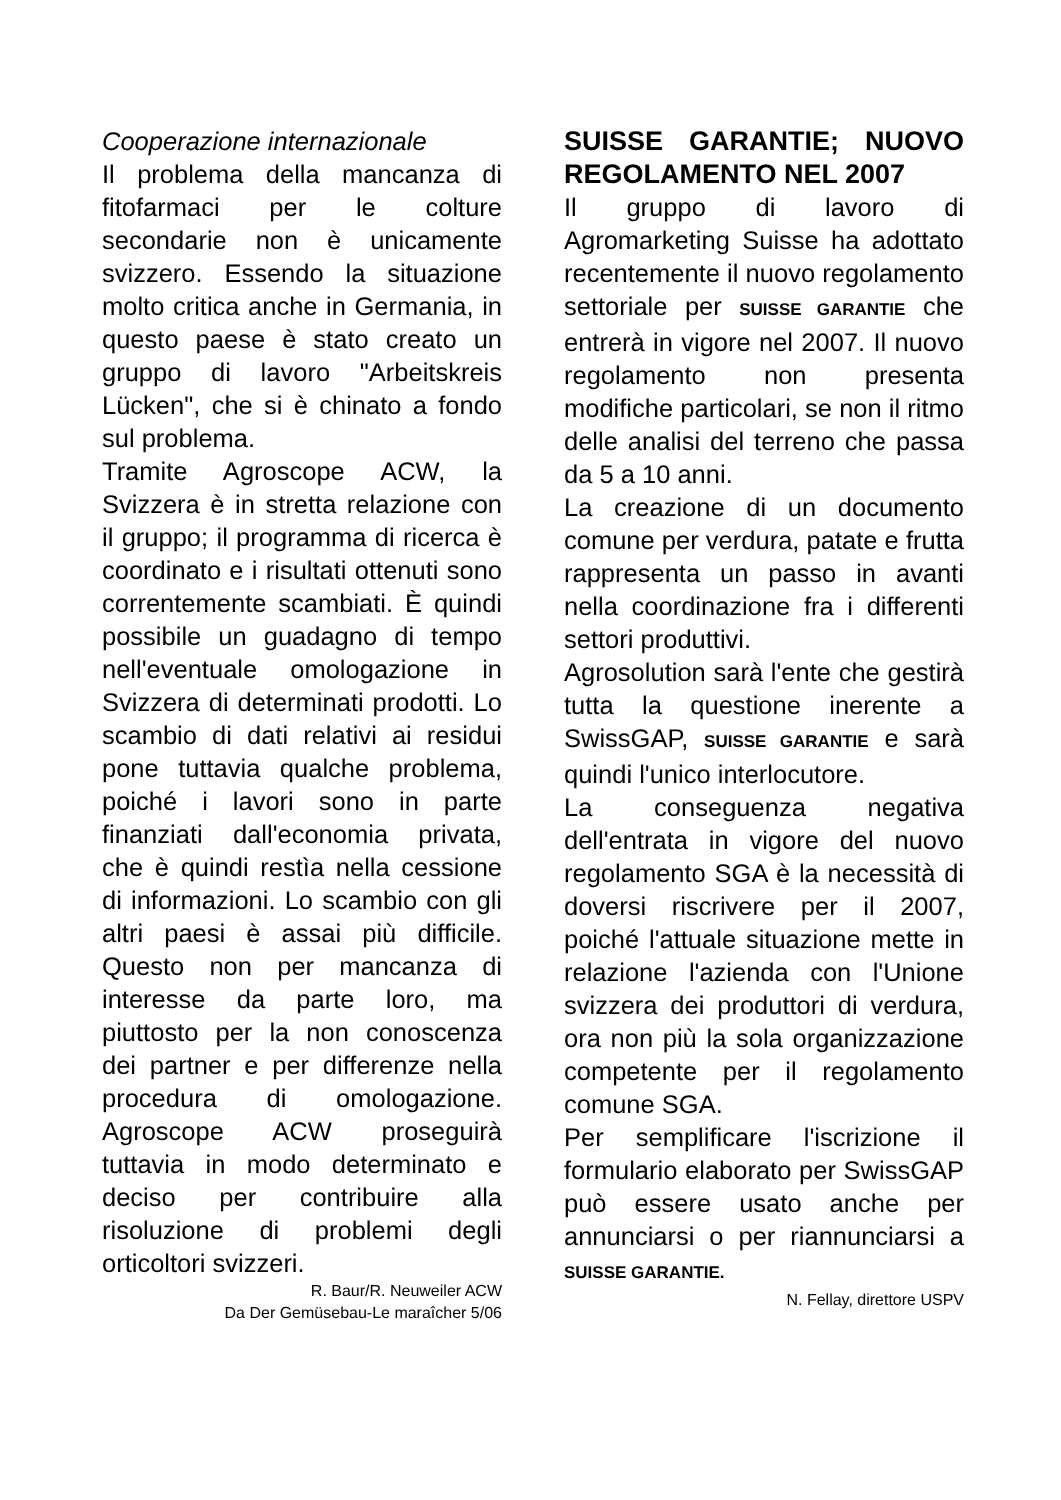Cooperazione internazionale
Il problema della mancanza di fitofarmaci per le colture secondarie non è unicamente svizzero. Essendo la situazione molto critica anche in Germania, in questo paese è stato creato un gruppo di lavoro "Arbeitskreis Lücken", che si è chinato a fondo sul problema.
Tramite Agroscope ACW, la Svizzera è in stretta relazione con il gruppo; il programma di ricerca è coordinato e i risultati ottenuti sono correntemente scambiati. È quindi possibile un guadagno di tempo nell'eventuale omologazione in Svizzera di determinati prodotti. Lo scambio di dati relativi ai residui pone tuttavia qualche problema, poiché i lavori sono in parte finanziati dall'economia privata, che è quindi restìa nella cessione di informazioni. Lo scambio con gli altri paesi è assai più difficile. Questo non per mancanza di interesse da parte loro, ma piuttosto per la non conoscenza dei partner e per differenze nella procedura di omologazione. Agroscope ACW proseguirà tuttavia in modo determinato e deciso per contribuire alla risoluzione di problemi degli orticoltori svizzeri.
R. Baur/R. Neuweiler ACW
Da Der Gemüsebau-Le maraîcher 5/06
SUISSE GARANTIE; NUOVO REGOLAMENTO NEL 2007
Il gruppo di lavoro di Agromarketing Suisse ha adottato recentemente il nuovo regolamento settoriale per SUISSE GARANTIE che entrerà in vigore nel 2007. Il nuovo regolamento non presenta modifiche particolari, se non il ritmo delle analisi del terreno che passa da 5 a 10 anni.
La creazione di un documento comune per verdura, patate e frutta rappresenta un passo in avanti nella coordinazione fra i differenti settori produttivi.
Agrosolution sarà l'ente che gestirà tutta la questione inerente a SwissGAP, SUISSE GARANTIE e sarà quindi l'unico interlocutore.
La conseguenza negativa dell'entrata in vigore del nuovo regolamento SGA è la necessità di doversi riscrivere per il 2007, poiché l'attuale situazione mette in relazione l'azienda con l'Unione svizzera dei produttori di verdura, ora non più la sola organizzazione competente per il regolamento comune SGA.
Per semplificare l'iscrizione il formulario elaborato per SwissGAP può essere usato anche per annunciarsi o per riannunciarsi a SUISSE GARANTIE.
N. Fellay, direttore USPV